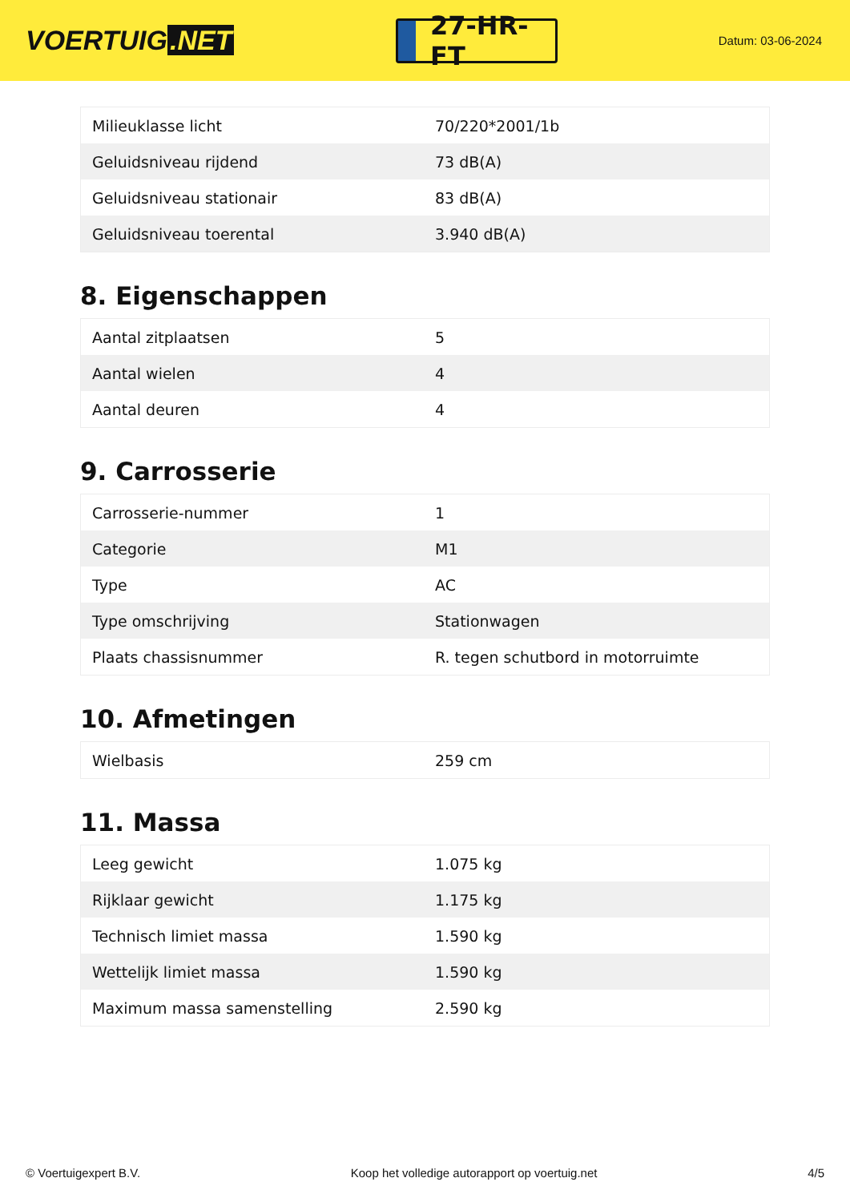VOERTUIG.NET
27-HR-FT
Datum: 03-06-2024
| Milieuklasse licht | 70/220*2001/1b |
| Geluidsniveau rijdend | 73 dB(A) |
| Geluidsniveau stationair | 83 dB(A) |
| Geluidsniveau toerental | 3.940 dB(A) |
8. Eigenschappen
| Aantal zitplaatsen | 5 |
| Aantal wielen | 4 |
| Aantal deuren | 4 |
9. Carrosserie
| Carrosserie-nummer | 1 |
| Categorie | M1 |
| Type | AC |
| Type omschrijving | Stationwagen |
| Plaats chassisnummer | R. tegen schutbord in motorruimte |
10. Afmetingen
| Wielbasis | 259 cm |
11. Massa
| Leeg gewicht | 1.075 kg |
| Rijklaar gewicht | 1.175 kg |
| Technisch limiet massa | 1.590 kg |
| Wettelijk limiet massa | 1.590 kg |
| Maximum massa samenstelling | 2.590 kg |
© Voertuigexpert B.V. Koop het volledige autorapport op voertuig.net 4/5